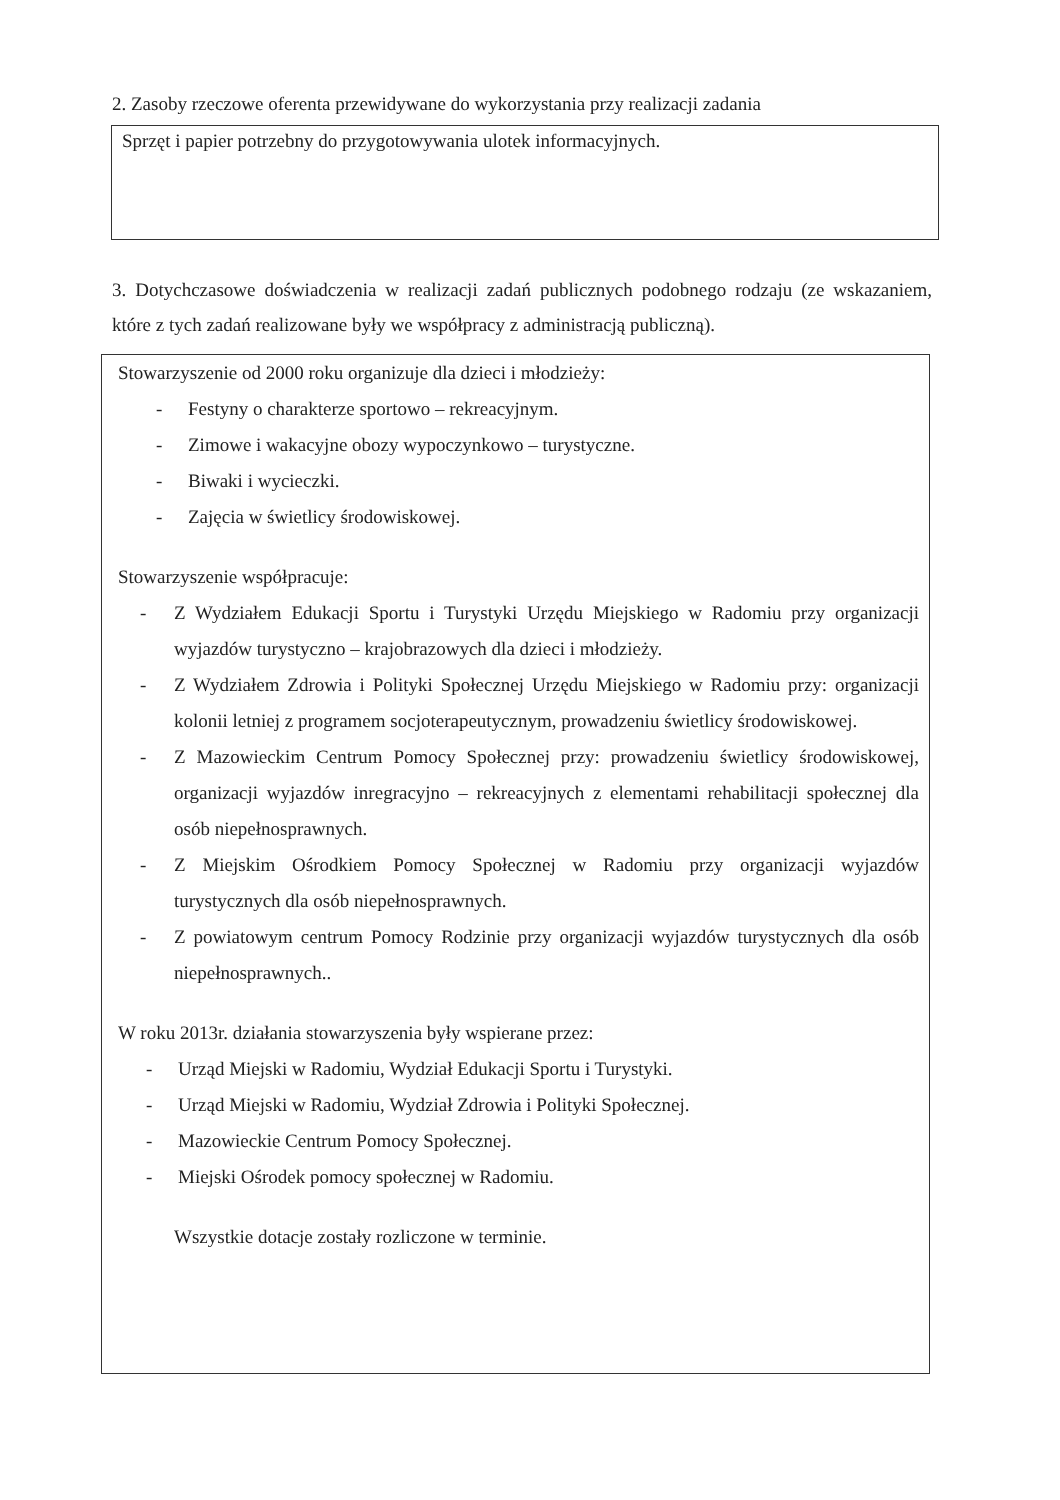2. Zasoby rzeczowe oferenta przewidywane do wykorzystania przy realizacji zadania
Sprzęt i papier potrzebny do przygotowywania ulotek informacyjnych.
3. Dotychczasowe doświadczenia w realizacji zadań publicznych podobnego rodzaju (ze wskazaniem, które z tych zadań realizowane były we współpracy z administracją publiczną).
Stowarzyszenie od 2000 roku organizuje dla dzieci i młodzieży:
- Festyny o charakterze sportowo – rekreacyjnym.
- Zimowe i wakacyjne obozy wypoczynkowo – turystyczne.
- Biwaki i wycieczki.
- Zajęcia w świetlicy środowiskowej.
Stowarzyszenie współpracuje:
- Z Wydziałem Edukacji Sportu i Turystyki Urzędu Miejskiego w Radomiu przy organizacji wyjazdów turystyczno – krajobrazowych dla dzieci i młodzieży.
- Z Wydziałem Zdrowia i Polityki Społecznej Urzędu Miejskiego w Radomiu przy: organizacji kolonii letniej z programem socjoterapeutycznym, prowadzeniu świetlicy środowiskowej.
- Z Mazowieckim Centrum Pomocy Społecznej przy: prowadzeniu świetlicy środowiskowej, organizacji wyjazdów inregracyjno – rekreacyjnych z elementami rehabilitacji społecznej dla osób niepełnosprawnych.
- Z Miejskim Ośrodkiem Pomocy Społecznej w Radomiu przy organizacji wyjazdów turystycznych dla osób niepełnosprawnych.
- Z powiatowym centrum Pomocy Rodzinie przy organizacji wyjazdów turystycznych dla osób niepełnosprawnych..
W roku 2013r. działania stowarzyszenia były wspierane przez:
- Urząd Miejski w Radomiu, Wydział Edukacji Sportu i Turystyki.
- Urząd Miejski w Radomiu, Wydział Zdrowia i Polityki Społecznej.
- Mazowieckie Centrum Pomocy Społecznej.
- Miejski Ośrodek pomocy społecznej w Radomiu.
Wszystkie dotacje zostały rozliczone w terminie.